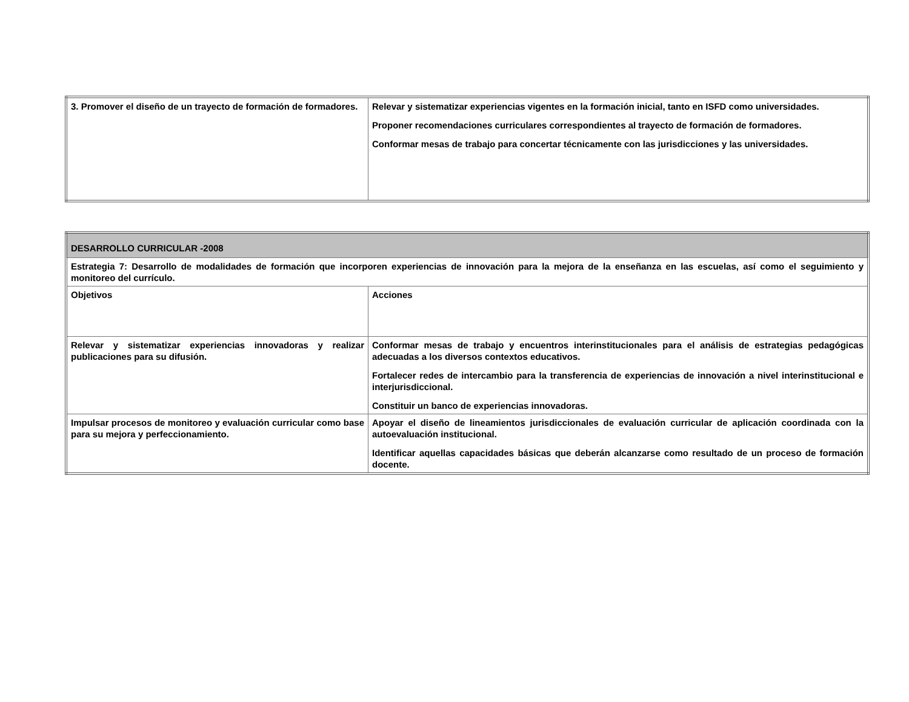| 3. Promover el diseño de un trayecto de formación de formadores. | Relevar y sistematizar experiencias vigentes en la formación inicial, tanto en ISFD como universidades. Proponer recomendaciones curriculares correspondientes al trayecto de formación de formadores. Conformar mesas de trabajo para concertar técnicamente con las jurisdicciones y las universidades. |
| DESARROLLO CURRICULAR -2008 | |
| Estrategia 7: Desarrollo de modalidades de formación que incorporen experiencias de innovación para la mejora de la enseñanza en las escuelas, así como el seguimiento y monitoreo del currículo. | |
| Objetivos | Acciones |
| Relevar y sistematizar experiencias innovadoras y realizar publicaciones para su difusión. | Conformar mesas de trabajo y encuentros interinstitucionales para el análisis de estrategias pedagógicas adecuadas a los diversos contextos educativos. Fortalecer redes de intercambio para la transferencia de experiencias de innovación a nivel interinstitucional e interjurisdiccional. Constituir un banco de experiencias innovadoras. |
| Impulsar procesos de monitoreo y evaluación curricular como base para su mejora y perfeccionamiento. | Apoyar el diseño de lineamientos jurisdiccionales de evaluación curricular de aplicación coordinada con la autoevaluación institucional. Identificar aquellas capacidades básicas que deberán alcanzarse como resultado de un proceso de formación docente. |